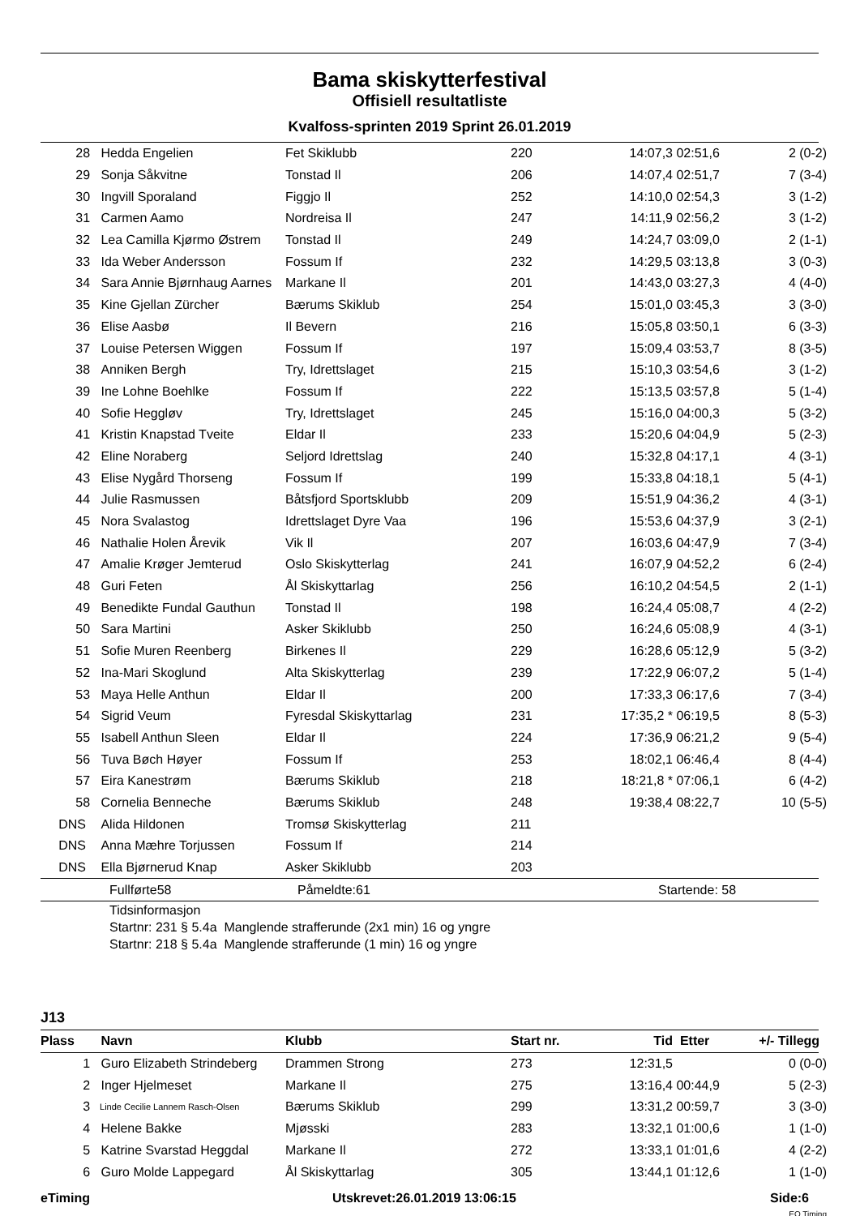Bama skiskytterfestival
Offisiell resultatliste
Kvalfoss-sprinten 2019 Sprint 26.01.2019
| 28 | Hedda Engelien | Fet Skiklubb | 220 | 14:07,3 | 02:51,6 | 2 (0-2) |
| 29 | Sonja Såkvitne | Tonstad Il | 206 | 14:07,4 | 02:51,7 | 7 (3-4) |
| 30 | Ingvill Sporaland | Figgjo Il | 252 | 14:10,0 | 02:54,3 | 3 (1-2) |
| 31 | Carmen Aamo | Nordreisa Il | 247 | 14:11,9 | 02:56,2 | 3 (1-2) |
| 32 | Lea Camilla Kjørmo Østrem | Tonstad Il | 249 | 14:24,7 | 03:09,0 | 2 (1-1) |
| 33 | Ida Weber Andersson | Fossum If | 232 | 14:29,5 | 03:13,8 | 3 (0-3) |
| 34 | Sara Annie Bjørnhaug Aarnes | Markane Il | 201 | 14:43,0 | 03:27,3 | 4 (4-0) |
| 35 | Kine Gjellan Zürcher | Bærums Skiklub | 254 | 15:01,0 | 03:45,3 | 3 (3-0) |
| 36 | Elise Aasbø | Il Bevern | 216 | 15:05,8 | 03:50,1 | 6 (3-3) |
| 37 | Louise Petersen Wiggen | Fossum If | 197 | 15:09,4 | 03:53,7 | 8 (3-5) |
| 38 | Anniken Bergh | Try, Idrettslaget | 215 | 15:10,3 | 03:54,6 | 3 (1-2) |
| 39 | Ine Lohne Boehlke | Fossum If | 222 | 15:13,5 | 03:57,8 | 5 (1-4) |
| 40 | Sofie Heggløv | Try, Idrettslaget | 245 | 15:16,0 | 04:00,3 | 5 (3-2) |
| 41 | Kristin Knapstad Tveite | Eldar Il | 233 | 15:20,6 | 04:04,9 | 5 (2-3) |
| 42 | Eline Noraberg | Seljord Idrettslag | 240 | 15:32,8 | 04:17,1 | 4 (3-1) |
| 43 | Elise Nygård Thorseng | Fossum If | 199 | 15:33,8 | 04:18,1 | 5 (4-1) |
| 44 | Julie Rasmussen | Båtsfjord Sportsklubb | 209 | 15:51,9 | 04:36,2 | 4 (3-1) |
| 45 | Nora Svalastog | Idrettslaget Dyre Vaa | 196 | 15:53,6 | 04:37,9 | 3 (2-1) |
| 46 | Nathalie Holen Årevik | Vik Il | 207 | 16:03,6 | 04:47,9 | 7 (3-4) |
| 47 | Amalie Krøger Jemterud | Oslo Skiskytterlag | 241 | 16:07,9 | 04:52,2 | 6 (2-4) |
| 48 | Guri Feten | Ål Skiskyttarlag | 256 | 16:10,2 | 04:54,5 | 2 (1-1) |
| 49 | Benedikte Fundal Gauthun | Tonstad Il | 198 | 16:24,4 | 05:08,7 | 4 (2-2) |
| 50 | Sara Martini | Asker Skiklubb | 250 | 16:24,6 | 05:08,9 | 4 (3-1) |
| 51 | Sofie Muren Reenberg | Birkenes Il | 229 | 16:28,6 | 05:12,9 | 5 (3-2) |
| 52 | Ina-Mari Skoglund | Alta Skiskytterlag | 239 | 17:22,9 | 06:07,2 | 5 (1-4) |
| 53 | Maya Helle Anthun | Eldar Il | 200 | 17:33,3 | 06:17,6 | 7 (3-4) |
| 54 | Sigrid Veum | Fyresdal Skiskyttarlag | 231 | 17:35,2 * | 06:19,5 | 8 (5-3) |
| 55 | Isabell Anthun Sleen | Eldar Il | 224 | 17:36,9 | 06:21,2 | 9 (5-4) |
| 56 | Tuva Bøch Høyer | Fossum If | 253 | 18:02,1 | 06:46,4 | 8 (4-4) |
| 57 | Eira Kanestrøm | Bærums Skiklub | 218 | 18:21,8 * | 07:06,1 | 6 (4-2) |
| 58 | Cornelia Benneche | Bærums Skiklub | 248 | 19:38,4 | 08:22,7 | 10 (5-5) |
| DNS | Alida Hildonen | Tromsø Skiskytterlag | 211 | | | |
| DNS | Anna Mæhre Torjussen | Fossum If | 214 | | | |
| DNS | Ella Bjørnerud Knap | Asker Skiklubb | 203 | | | |
| | Fullførte58 | Påmeldte:61 | Startende: 58 |
Tidsinformasjon
Startnr: 231 § 5.4a Manglende strafferunde (2x1 min) 16 og yngre
Startnr: 218 § 5.4a Manglende strafferunde (1 min) 16 og yngre
J13
| Plass | Navn | Klubb | Start nr. | Tid | Etter | +/- Tillegg |
| --- | --- | --- | --- | --- | --- | --- |
| 1 | Guro Elizabeth Strindeberg | Drammen Strong | 273 | 12:31,5 | | 0 (0-0) |
| 2 | Inger Hjelmeset | Markane Il | 275 | 13:16,4 | 00:44,9 | 5 (2-3) |
| 3 | Linde Cecilie Lannem Rasch-Olsen | Bærums Skiklub | 299 | 13:31,2 | 00:59,7 | 3 (3-0) |
| 4 | Helene Bakke | Mjøsski | 283 | 13:32,1 | 01:00,6 | 1 (1-0) |
| 5 | Katrine Svarstad Heggdal | Markane Il | 272 | 13:33,1 | 01:01,6 | 4 (2-2) |
| 6 | Guro Molde Lappegard | Ål Skiskyttarlag | 305 | 13:44,1 | 01:12,6 | 1 (1-0) |
| eTiming | Utskrevet:26.01.2019 13:06:15 | Side:6 |
EQ Timing